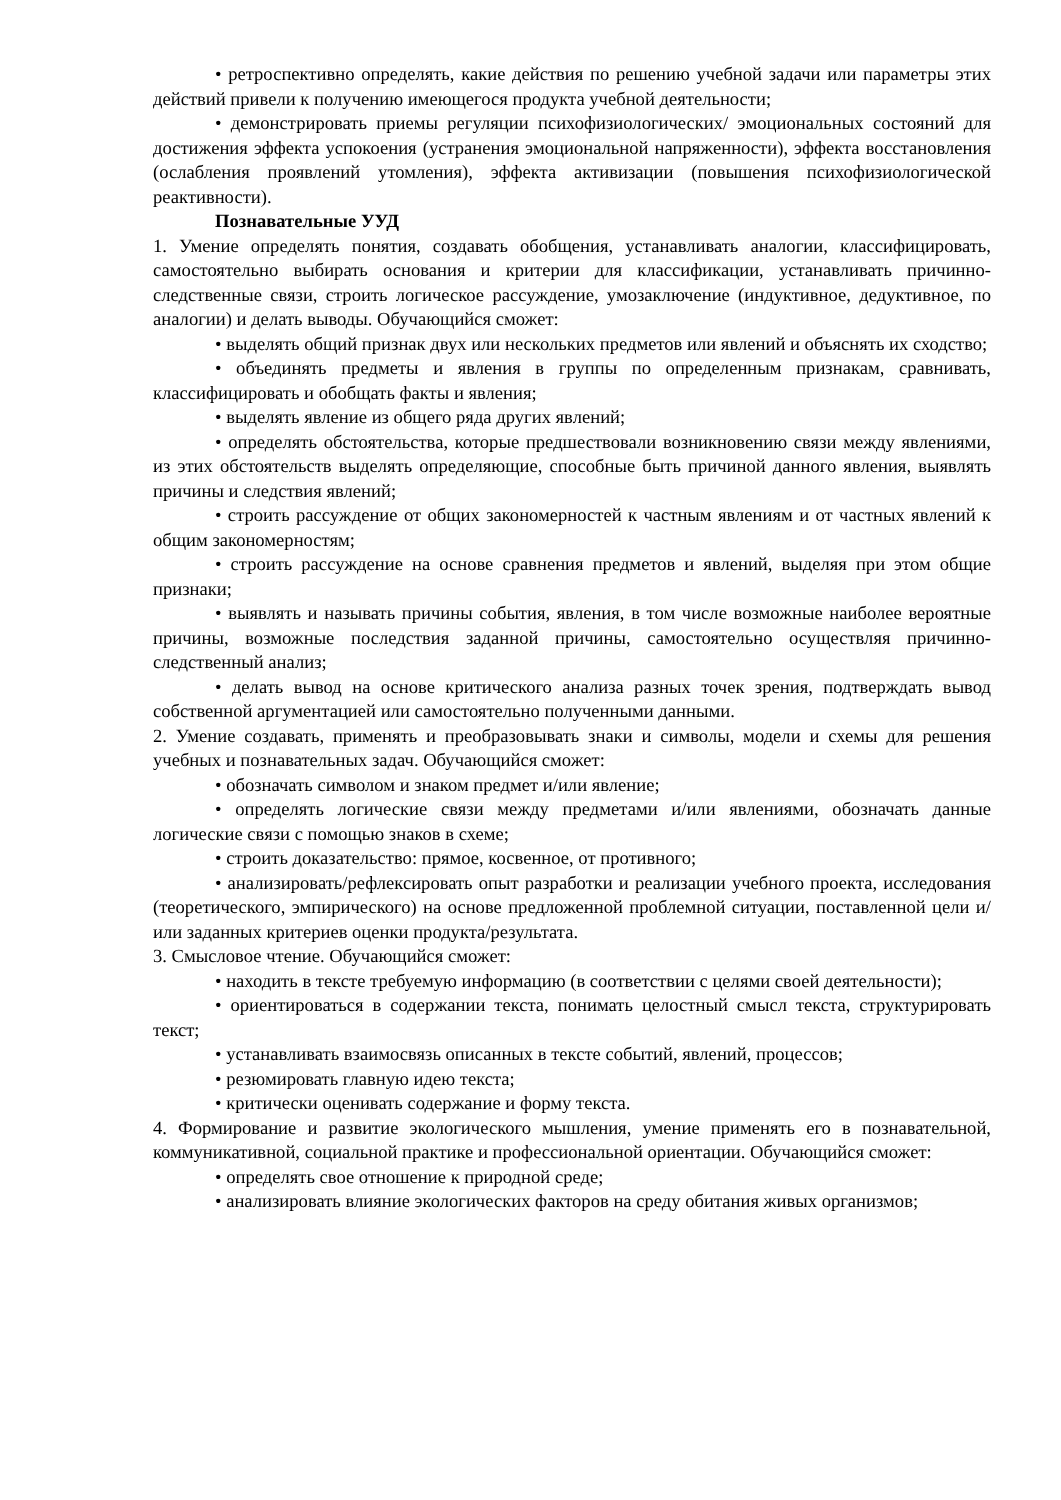• ретроспективно определять, какие действия по решению учебной задачи или параметры этих действий привели к получению имеющегося продукта учебной деятельности;
• демонстрировать приемы регуляции психофизиологических/ эмоциональных состояний для достижения эффекта успокоения (устранения эмоциональной напряженности), эффекта восстановления (ослабления проявлений утомления), эффекта активизации (повышения психофизиологической реактивности).
Познавательные УУД
1. Умение определять понятия, создавать обобщения, устанавливать аналогии, классифицировать, самостоятельно выбирать основания и критерии для классификации, устанавливать причинно-следственные связи, строить логическое рассуждение, умозаключение (индуктивное, дедуктивное, по аналогии) и делать выводы. Обучающийся сможет:
• выделять общий признак двух или нескольких предметов или явлений и объяснять их сходство;
• объединять предметы и явления в группы по определенным признакам, сравнивать, классифицировать и обобщать факты и явления;
• выделять явление из общего ряда других явлений;
• определять обстоятельства, которые предшествовали возникновению связи между явлениями, из этих обстоятельств выделять определяющие, способные быть причиной данного явления, выявлять причины и следствия явлений;
• строить рассуждение от общих закономерностей к частным явлениям и от частных явлений к общим закономерностям;
• строить рассуждение на основе сравнения предметов и явлений, выделяя при этом общие признаки;
• выявлять и называть причины события, явления, в том числе возможные наиболее вероятные причины, возможные последствия заданной причины, самостоятельно осуществляя причинно-следственный анализ;
• делать вывод на основе критического анализа разных точек зрения, подтверждать вывод собственной аргументацией или самостоятельно полученными данными.
2. Умение создавать, применять и преобразовывать знаки и символы, модели и схемы для решения учебных и познавательных задач. Обучающийся сможет:
• обозначать символом и знаком предмет и/или явление;
• определять логические связи между предметами и/или явлениями, обозначать данные логические связи с помощью знаков в схеме;
• строить доказательство: прямое, косвенное, от противного;
• анализировать/рефлексировать опыт разработки и реализации учебного проекта, исследования (теоретического, эмпирического) на основе предложенной проблемной ситуации, поставленной цели и/или заданных критериев оценки продукта/результата.
3. Смысловое чтение. Обучающийся сможет:
• находить в тексте требуемую информацию (в соответствии с целями своей деятельности);
• ориентироваться в содержании текста, понимать целостный смысл текста, структурировать текст;
• устанавливать взаимосвязь описанных в тексте событий, явлений, процессов;
• резюмировать главную идею текста;
• критически оценивать содержание и форму текста.
4. Формирование и развитие экологического мышления, умение применять его в познавательной, коммуникативной, социальной практике и профессиональной ориентации. Обучающийся сможет:
• определять свое отношение к природной среде;
• анализировать влияние экологических факторов на среду обитания живых организмов;